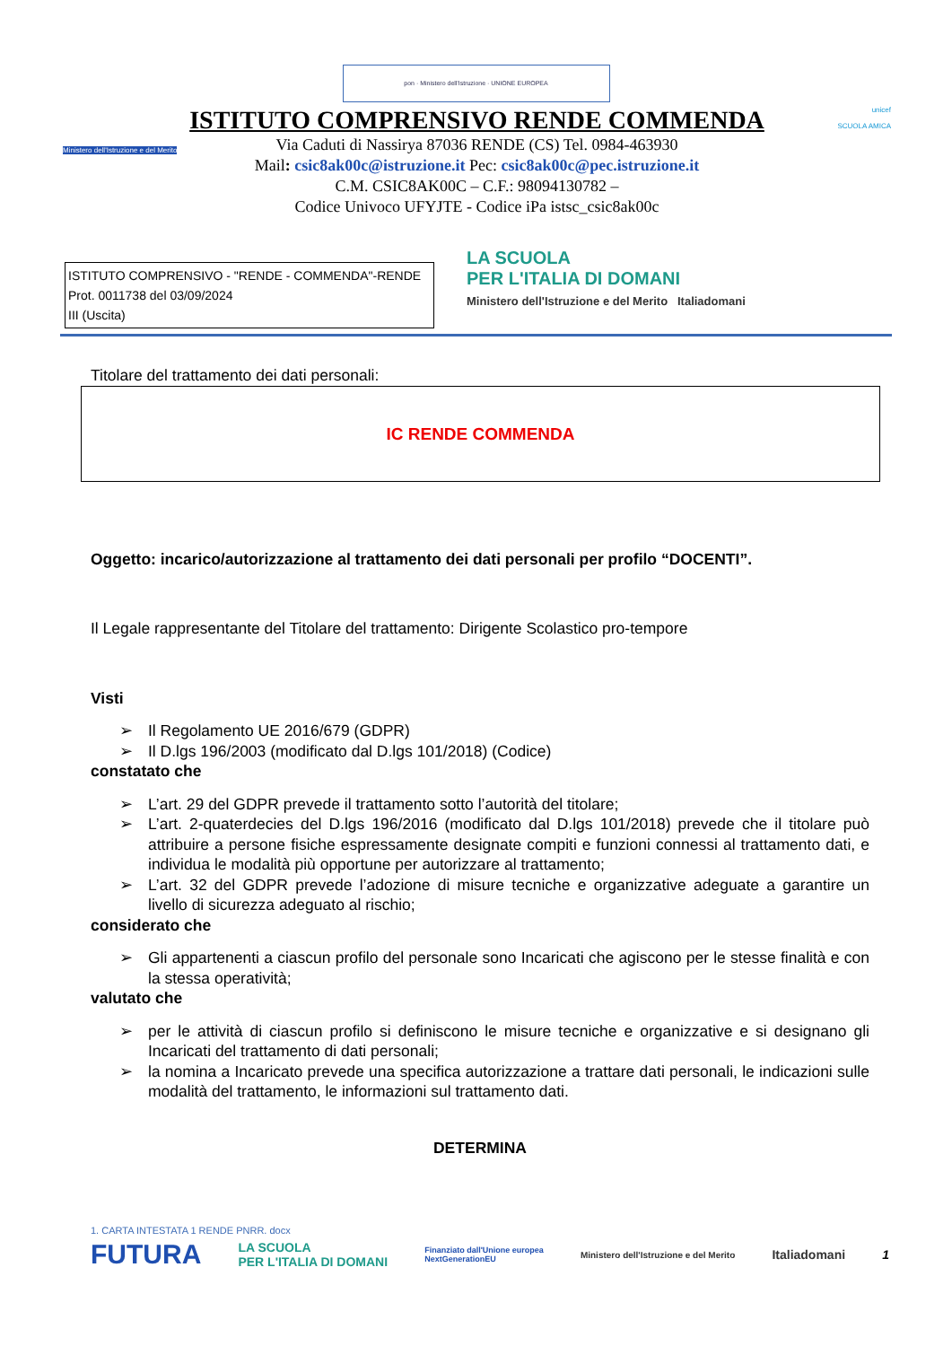pon · Ministero dell'Istruzione · UNIONE EUROPEA
Ministero dell'Istruzione e del Merito
ISTITUTO COMPRENSIVO RENDE COMMENDA
Via Caduti di Nassirya 87036 RENDE (CS) Tel. 0984-463930
Mail: csic8ak00c@istruzione.it Pec: csic8ak00c@pec.istruzione.it
C.M. CSIC8AK00C – C.F.: 98094130782 –
Codice Univoco UFYJTE - Codice iPa istsc_csic8ak00c
unicef
SCUOLA AMICA
ISTITUTO COMPRENSIVO - "RENDE - COMMENDA"-RENDE
Prot. 0011738 del 03/09/2024
III (Uscita)
LA SCUOLA
PER L'ITALIA DI DOMANI
Ministero dell'Istruzione e del Merito Italiadomani
Titolare del trattamento dei dati personali:
IC RENDE COMMENDA
Oggetto: incarico/autorizzazione al trattamento dei dati personali per profilo “DOCENTI”.
Il Legale rappresentante del Titolare del trattamento: Dirigente Scolastico pro-tempore
Visti
➢ Il Regolamento UE 2016/679 (GDPR)
➢ Il D.lgs 196/2003 (modificato dal D.lgs 101/2018) (Codice)
constatato che
➢ L’art. 29 del GDPR prevede il trattamento sotto l’autorità del titolare;
➢ L’art. 2-quaterdecies del D.lgs 196/2016 (modificato dal D.lgs 101/2018) prevede che il titolare può attribuire a persone fisiche espressamente designate compiti e funzioni connessi al trattamento dati, e individua le modalità più opportune per autorizzare al trattamento;
➢ L’art. 32 del GDPR prevede l’adozione di misure tecniche e organizzative adeguate a garantire un livello di sicurezza adeguato al rischio;
considerato che
➢ Gli appartenenti a ciascun profilo del personale sono Incaricati che agiscono per le stesse finalità e con la stessa operatività;
valutato che
➢ per le attività di ciascun profilo si definiscono le misure tecniche e organizzative e si designano gli Incaricati del trattamento di dati personali;
➢ la nomina a Incaricato prevede una specifica autorizzazione a trattare dati personali, le indicazioni sulle modalità del trattamento, le informazioni sul trattamento dati.
DETERMINA
1. CARTA INTESTATA 1 RENDE PNRR. docx
FUTURA LA SCUOLA
PER L'ITALIA DI DOMANI Finanziato dall'Unione europea
NextGenerationEU Ministero dell'Istruzione e del Merito Italiadomani 1